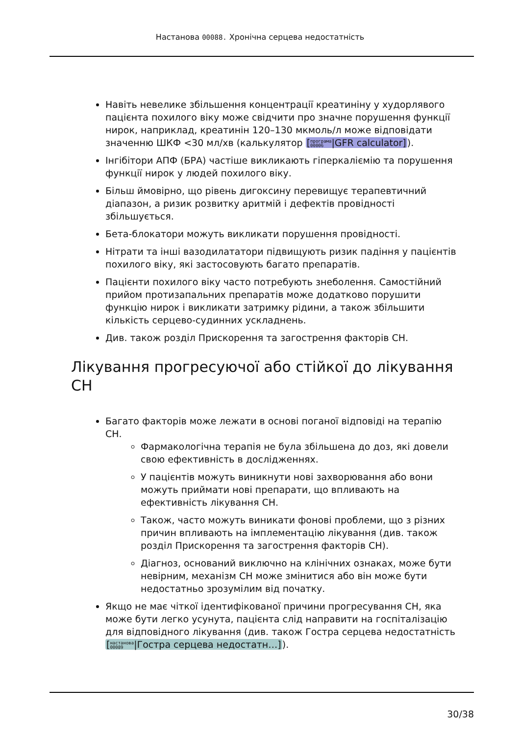Настанова 00088. Хронічна серцева недостатність
Навіть невелике збільшення концентрації креатиніну у худорлявого пацієнта похилого віку може свідчити про значне порушення функції нирок, наприклад, креатинін 120–130 мкмоль/л може відповідати значенню ШКФ <30 мл/хв (калькулятор [програма
00006|GFR calculator]).
Інгібітори АПФ (БРА) частіше викликають гіперкаліємію та порушення функції нирок у людей похилого віку.
Більш ймовірно, що рівень дигоксину перевищує терапевтичний діапазон, а ризик розвитку аритмій і дефектів провідності збільшується.
Бета-блокатори можуть викликати порушення провідності.
Нітрати та інші вазодилататори підвищують ризик падіння у пацієнтів похилого віку, які застосовують багато препаратів.
Пацієнти похилого віку часто потребують знеболення. Самостійний прийом протизапальних препаратів може додатково порушити функцію нирок і викликати затримку рідини, а також збільшити кількість серцево-судинних ускладнень.
Див. також розділ Прискорення та загострення факторів СН.
Лікування прогресуючої або стійкої до лікування СН
Багато факторів може лежати в основі поганої відповіді на терапію СН.
Фармакологічна терапія не була збільшена до доз, які довели свою ефективність в дослідженнях.
У пацієнтів можуть виникнути нові захворювання або вони можуть приймати нові препарати, що впливають на ефективність лікування СН.
Також, часто можуть виникати фонові проблеми, що з різних причин впливають на імплементацію лікування (див. також розділ Прискорення та загострення факторів СН).
Діагноз, оснований виключно на клінічних ознаках, може бути невірним, механізм СН може змінитися або він може бути недостатньо зрозумілим від початку.
Якщо не має чіткої ідентифікованої причини прогресування СН, яка може бути легко усунута, пацієнта слід направити на госпіталізацію для відповідного лікування (див. також Гостра серцева недостатність [настанова
00089|Гостра серцева недостатн…]).
30/38